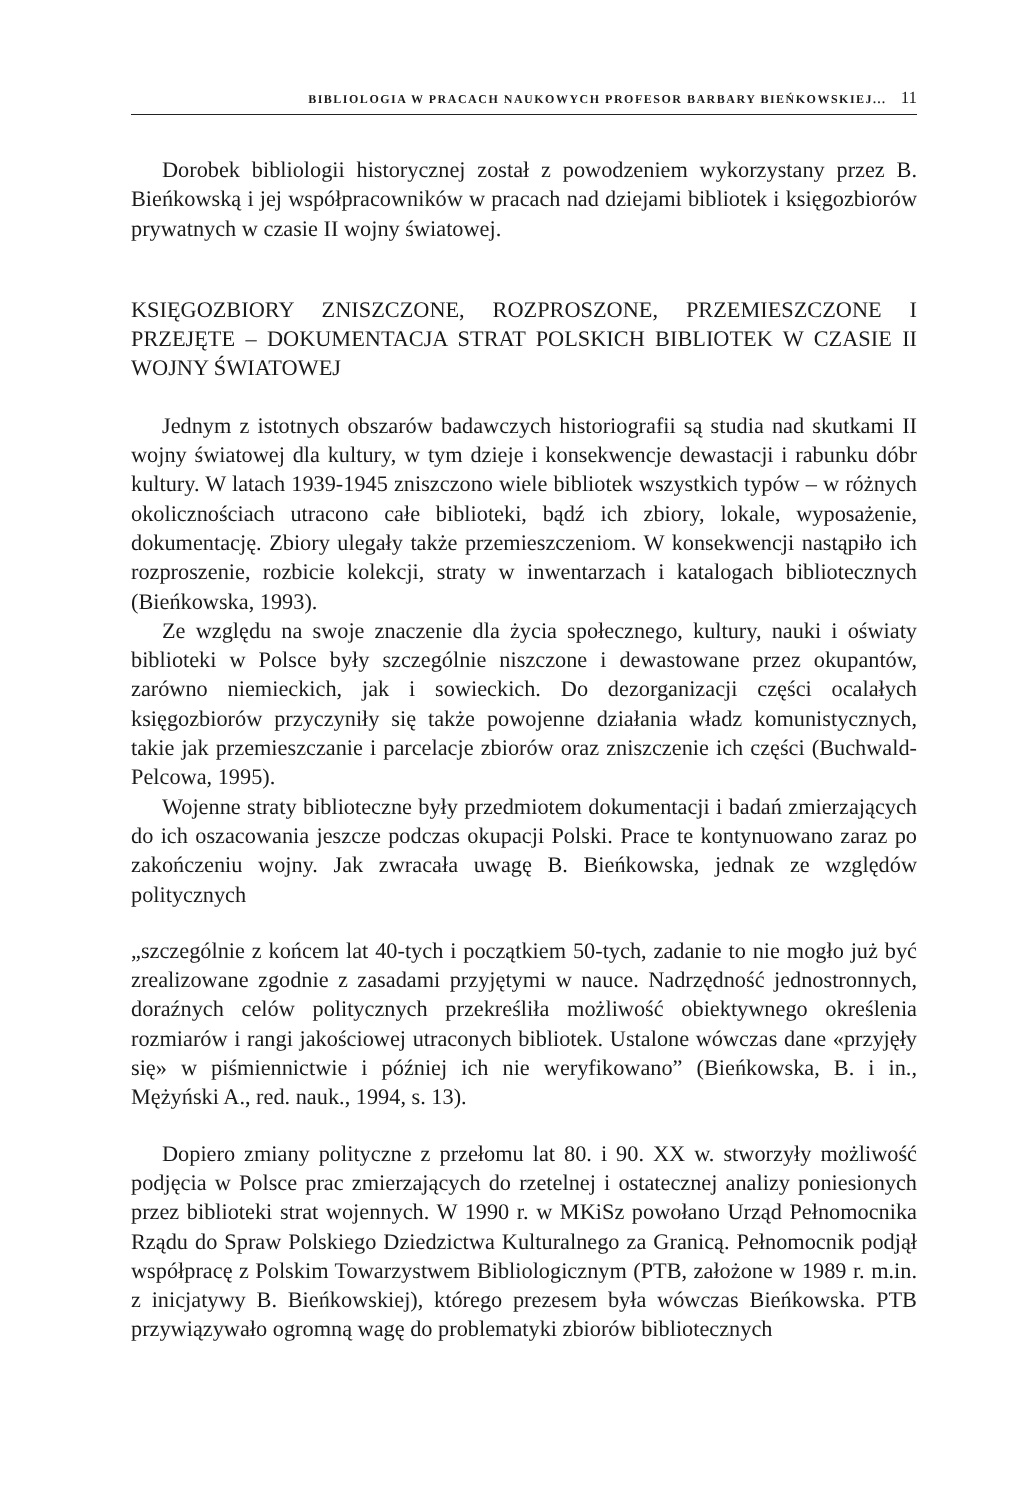BIBLIOLOGIA W PRACACH NAUKOWYCH PROFESOR BARBARY BIEŃKOWSKIEJ... 11
Dorobek bibliologii historycznej został z powodzeniem wykorzystany przez B. Bieńkowską i jej współpracowników w pracach nad dziejami bibliotek i księgozbiorów prywatnych w czasie II wojny światowej.
KSIĘGOZBIORY ZNISZCZONE, ROZPROSZONE, PRZEMIESZCZONE I PRZEJĘTE – DOKUMENTACJA STRAT POLSKICH BIBLIOTEK W CZASIE II WOJNY ŚWIATOWEJ
Jednym z istotnych obszarów badawczych historiografii są studia nad skutkami II wojny światowej dla kultury, w tym dzieje i konsekwencje dewastacji i rabunku dóbr kultury. W latach 1939-1945 zniszczono wiele bibliotek wszystkich typów – w różnych okolicznościach utracono całe biblioteki, bądź ich zbiory, lokale, wyposażenie, dokumentację. Zbiory ulegały także przemieszczeniom. W konsekwencji nastąpiło ich rozproszenie, rozbicie kolekcji, straty w inwentarzach i katalogach bibliotecznych (Bieńkowska, 1993).
Ze względu na swoje znaczenie dla życia społecznego, kultury, nauki i oświaty biblioteki w Polsce były szczególnie niszczone i dewastowane przez okupantów, zarówno niemieckich, jak i sowieckich. Do dezorganizacji części ocalałych księgozbiorów przyczyniły się także powojenne działania władz komunistycznych, takie jak przemieszczanie i parcelacje zbiorów oraz zniszczenie ich części (Buchwald-Pelcowa, 1995).
Wojenne straty biblioteczne były przedmiotem dokumentacji i badań zmierzających do ich oszacowania jeszcze podczas okupacji Polski. Prace te kontynuowano zaraz po zakończeniu wojny. Jak zwracała uwagę B. Bieńkowska, jednak ze względów politycznych
„szczególnie z końcem lat 40-tych i początkiem 50-tych, zadanie to nie mogło już być zrealizowane zgodnie z zasadami przyjętymi w nauce. Nadrzędność jednostronnych, doraźnych celów politycznych przekreśliła możliwość obiektywnego określenia rozmiarów i rangi jakościowej utraconych bibliotek. Ustalone wówczas dane «przyjęły się» w piśmiennictwie i później ich nie weryfikowano” (Bieńkowska, B. i in., Mężyński A., red. nauk., 1994, s. 13).
Dopiero zmiany polityczne z przełomu lat 80. i 90. XX w. stworzyły możliwość podjęcia w Polsce prac zmierzających do rzetelnej i ostatecznej analizy poniesionych przez biblioteki strat wojennych. W 1990 r. w MKiSz powołano Urząd Pełnomocnika Rządu do Spraw Polskiego Dziedzictwa Kulturalnego za Granicą. Pełnomocnik podjął współpracę z Polskim Towarzystwem Bibliologicznym (PTB, założone w 1989 r. m.in. z inicjatywy B. Bieńkowskiej), którego prezesem była wówczas Bieńkowska. PTB przywiązywało ogromną wagę do problematyki zbiorów bibliotecznych